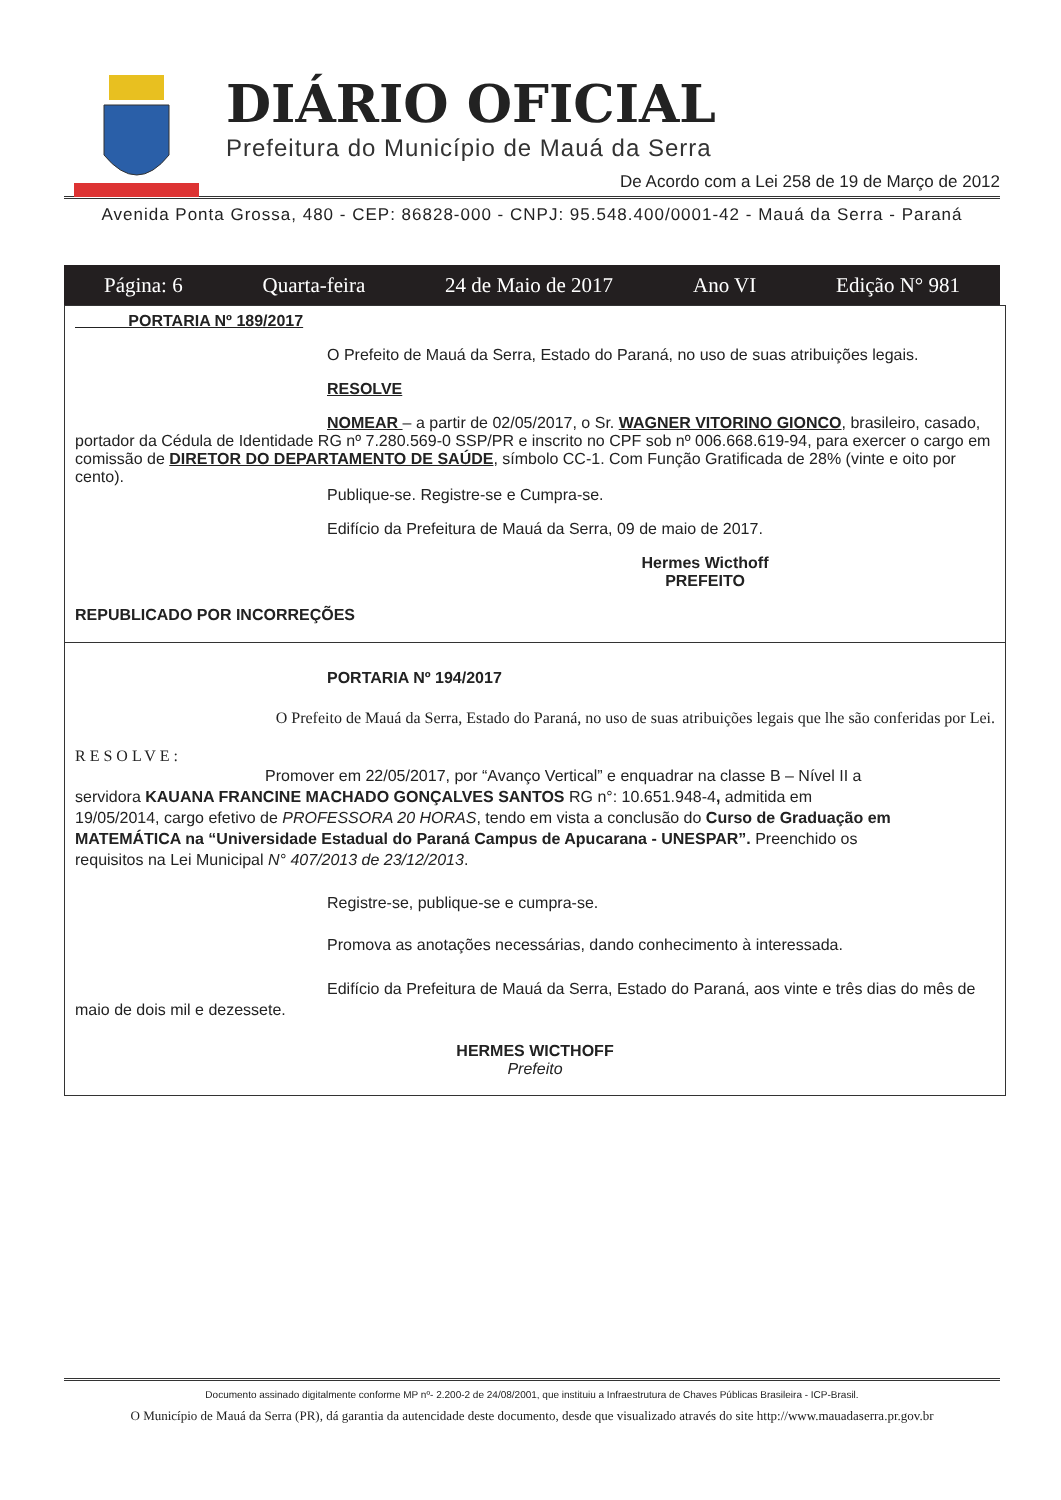DIÁRIO OFICIAL
Prefeitura do Município de Mauá da Serra
De Acordo com a Lei 258 de 19 de Março de 2012
Avenida Ponta Grossa, 480 - CEP: 86828-000 - CNPJ: 95.548.400/0001-42 - Mauá da Serra - Paraná
Página: 6 Quarta-feira 24 de Maio de 2017 Ano VI Edição N° 981
PORTARIA Nº 189/2017
O Prefeito de Mauá da Serra, Estado do Paraná, no uso de suas atribuições legais.
RESOLVE
NOMEAR – a partir de 02/05/2017, o Sr. WAGNER VITORINO GIONCO, brasileiro, casado, portador da Cédula de Identidade RG nº 7.280.569-0 SSP/PR e inscrito no CPF sob nº 006.668.619-94, para exercer o cargo em comissão de DIRETOR DO DEPARTAMENTO DE SAÚDE, símbolo CC-1. Com Função Gratificada de 28% (vinte e oito por cento).
Publique-se. Registre-se e Cumpra-se.
Edifício da Prefeitura de Mauá da Serra, 09 de maio de 2017.
Hermes Wicthoff
PREFEITO
REPUBLICADO POR INCORREÇÕES
PORTARIA Nº 194/2017
O Prefeito de Mauá da Serra, Estado do Paraná, no uso de suas atribuições legais que lhe são conferidas por Lei.
RESOLVE:
Promover em 22/05/2017, por “Avanço Vertical” e enquadrar na classe B – Nível II a servidora KAUANA FRANCINE MACHADO GONÇALVES SANTOS RG n°: 10.651.948-4, admitida em 19/05/2014, cargo efetivo de PROFESSORA 20 HORAS, tendo em vista a conclusão do Curso de Graduação em MATEMÁTICA na “Universidade Estadual do Paraná Campus de Apucarana - UNESPAR”. Preenchido os requisitos na Lei Municipal N° 407/2013 de 23/12/2013.
Registre-se, publique-se e cumpra-se.
Promova as anotações necessárias, dando conhecimento à interessada.
Edifício da Prefeitura de Mauá da Serra, Estado do Paraná, aos vinte e três dias do mês de maio de dois mil e dezessete.
HERMES WICTHOFF
Prefeito
Documento assinado digitalmente conforme MP nº- 2.200-2 de 24/08/2001, que instituiu a Infraestrutura de Chaves Públicas Brasileira - ICP-Brasil.
O Município de Mauá da Serra (PR), dá garantia da autencidade deste documento, desde que visualizado através do site http://www.mauadaserra.pr.gov.br